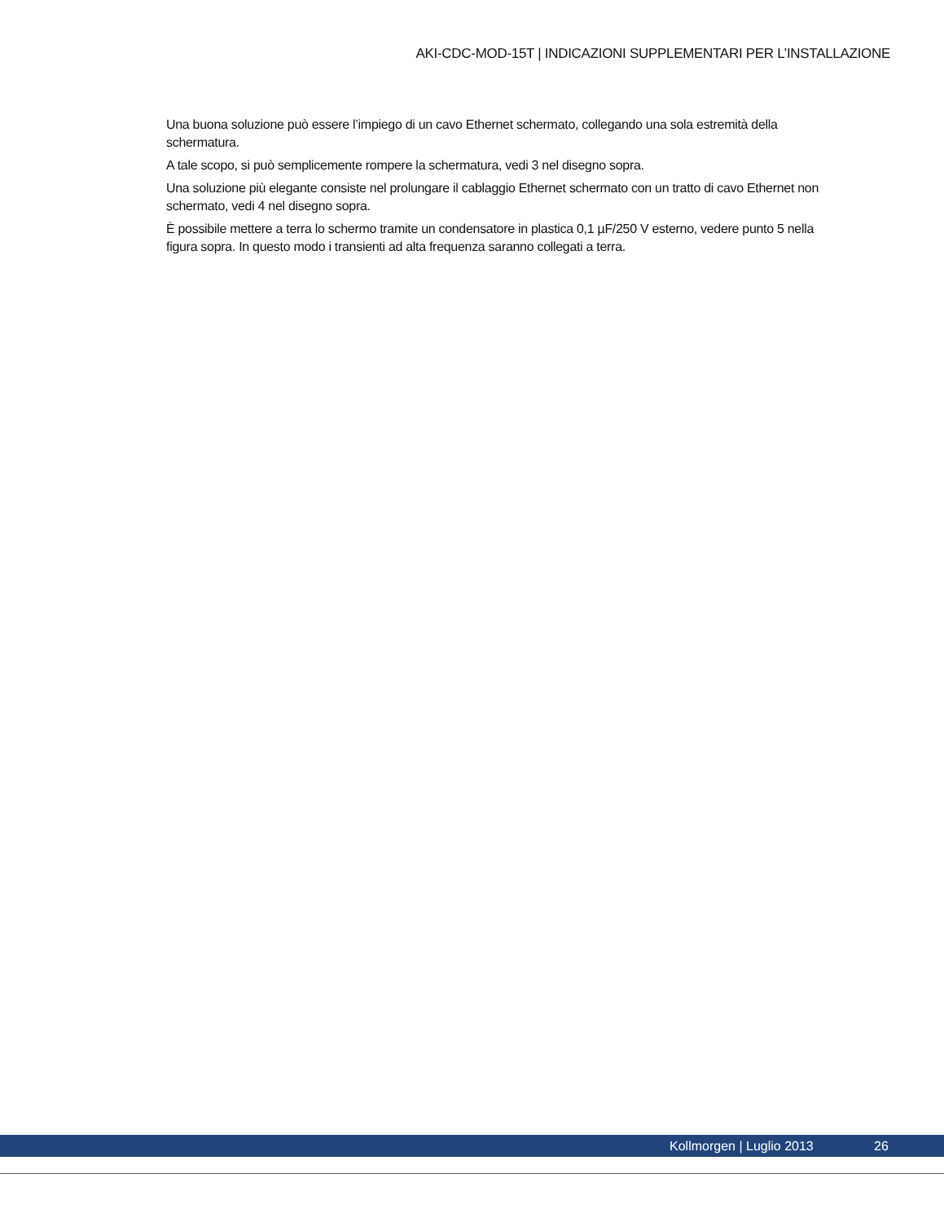AKI-CDC-MOD-15T | INDICAZIONI SUPPLEMENTARI PER L’INSTALLAZIONE
Una buona soluzione può essere l’impiego di un cavo Ethernet schermato, collegando una sola estremità della schermatura.
A tale scopo, si può semplicemente rompere la schermatura, vedi 3 nel disegno sopra.
Una soluzione più elegante consiste nel prolungare il cablaggio Ethernet schermato con un tratto di cavo Ethernet non schermato, vedi 4 nel disegno sopra.
È possibile mettere a terra lo schermo tramite un condensatore in plastica 0,1 µF/250 V esterno, vedere punto 5 nella figura sopra. In questo modo i transienti ad alta frequenza saranno collegati a terra.
Kollmorgen | Luglio 2013 26